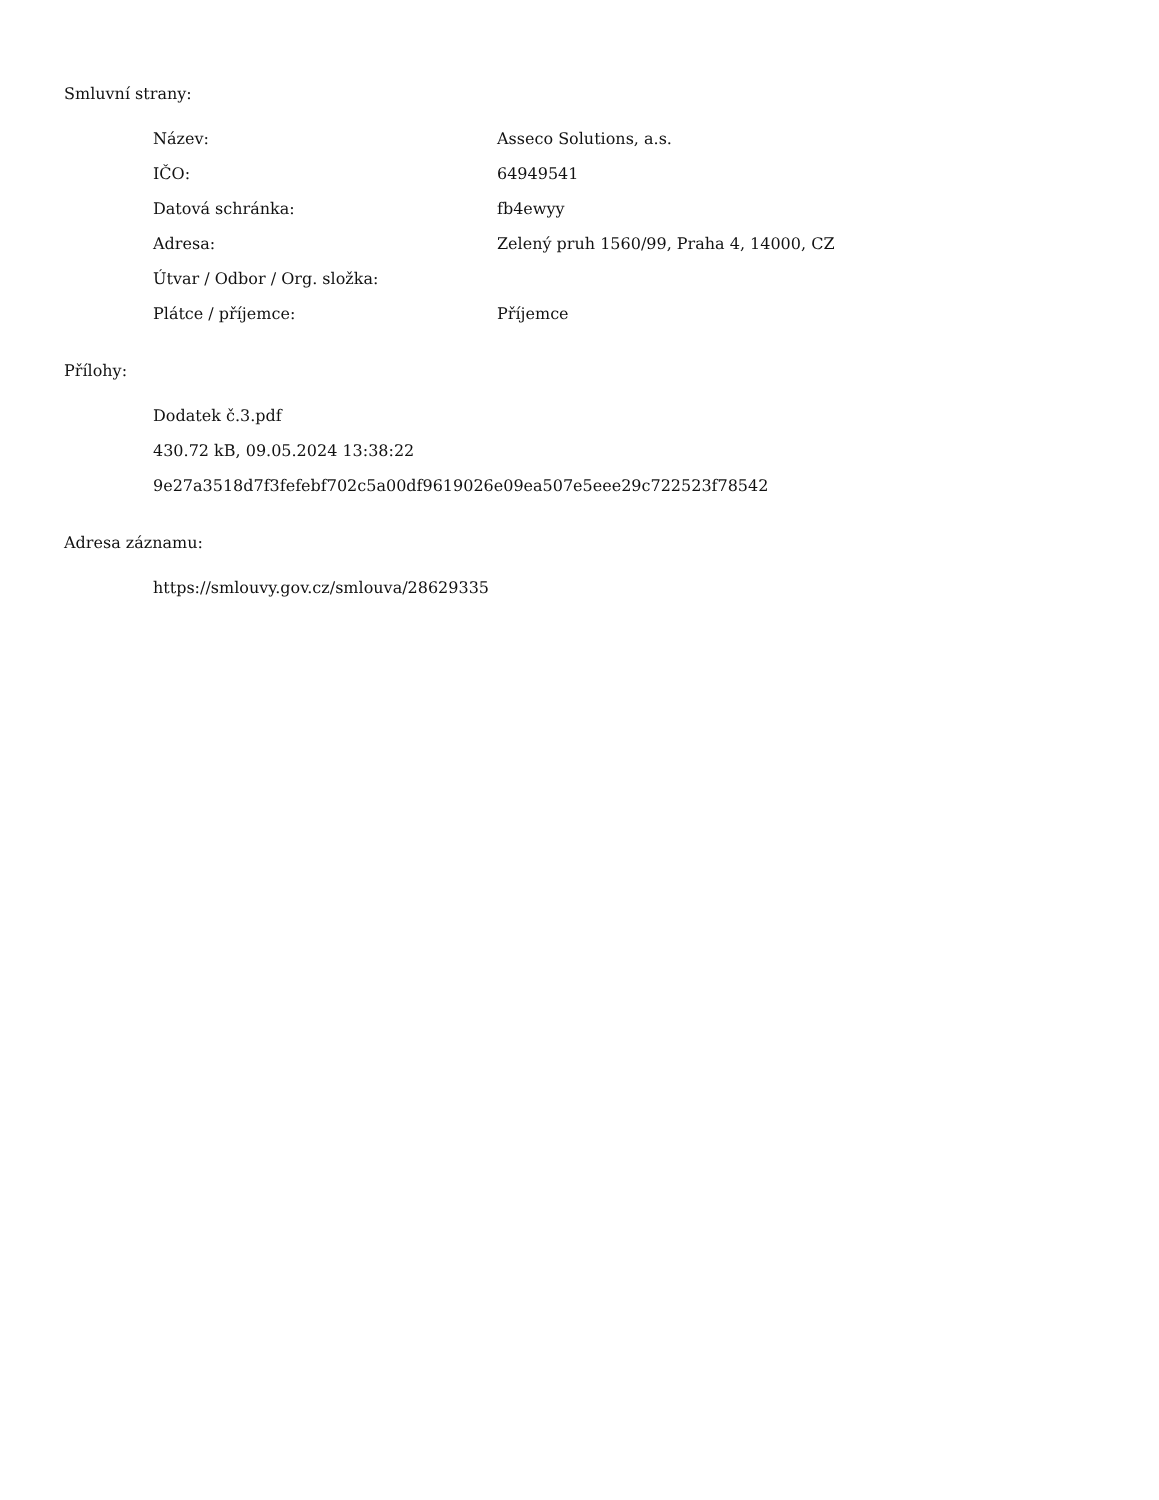Smluvní strany:
| Název: | Asseco Solutions, a.s. |
| IČO: | 64949541 |
| Datová schránka: | fb4ewyy |
| Adresa: | Zelený pruh 1560/99, Praha 4, 14000, CZ |
| Útvar / Odbor / Org. složka: | |
| Plátce / příjemce: | Příjemce |
Přílohy:
Dodatek č.3.pdf
430.72 kB, 09.05.2024 13:38:22
9e27a3518d7f3fefebf702c5a00df9619026e09ea507e5eee29c722523f78542
Adresa záznamu:
https://smlouvy.gov.cz/smlouva/28629335